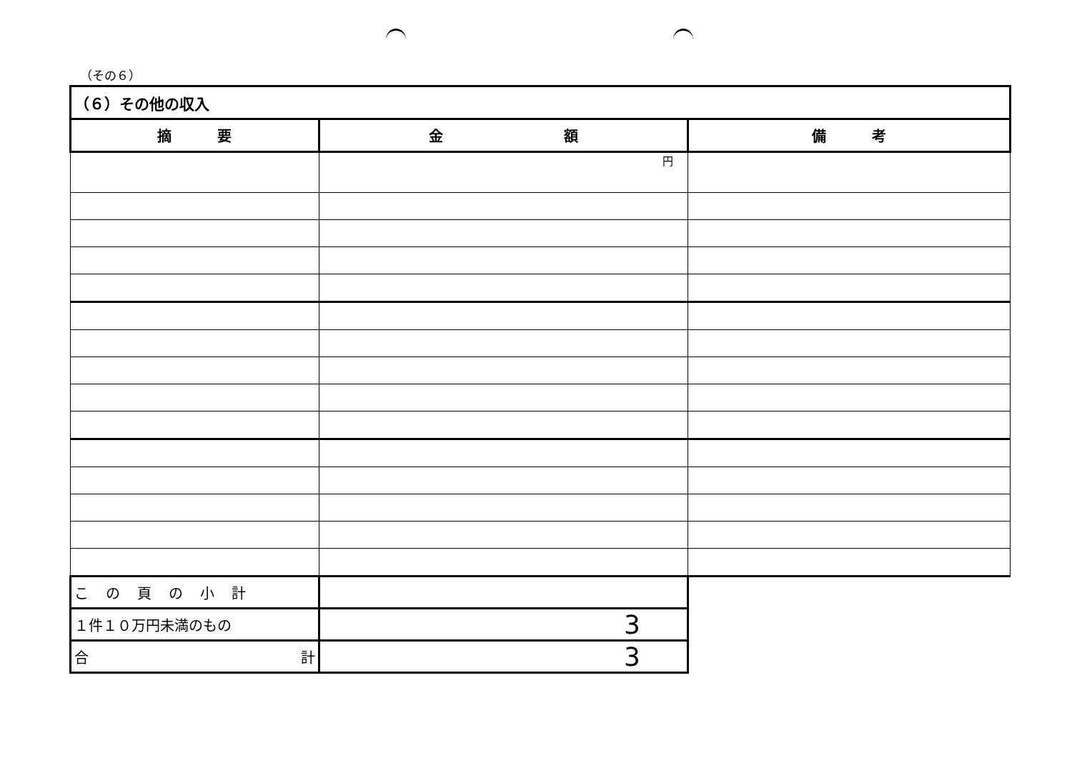（その６）
| （６）その他の収入 | | |
| 摘 要 | 金 額 | 備 考 |
| | 円 | |
| こ の 頁 の 小 計 | | |
| １件１０万円未満のもの | 3 | |
| 合 計 | 3 | |